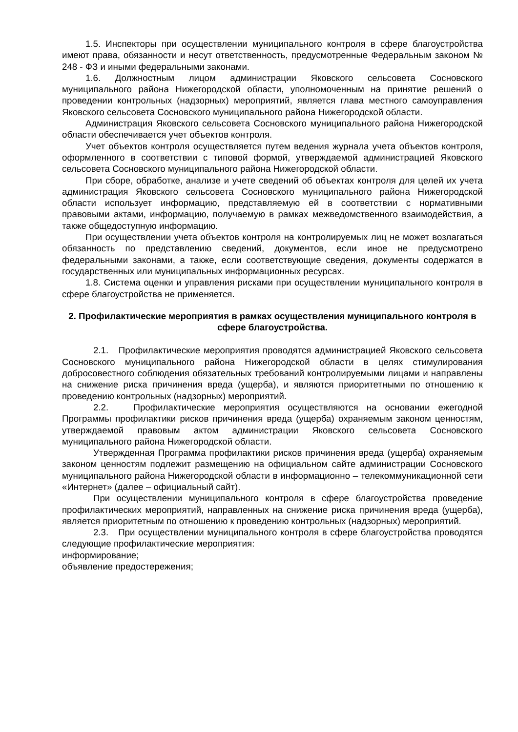1.5. Инспекторы при осуществлении муниципального контроля в сфере благоустройства имеют права, обязанности и несут ответственность, предусмотренные Федеральным законом № 248 - ФЗ и иными федеральными законами.
1.6. Должностным лицом администрации Яковского сельсовета Сосновского муниципального района Нижегородской области, уполномоченным на принятие решений о проведении контрольных (надзорных) мероприятий, является глава местного самоуправления Яковского сельсовета Сосновского муниципального района Нижегородской области.
Администрация Яковского сельсовета Сосновского муниципального района Нижегородской области обеспечивается учет объектов контроля.
Учет объектов контроля осуществляется путем ведения журнала учета объектов контроля, оформленного в соответствии с типовой формой, утверждаемой администрацией Яковского сельсовета Сосновского муниципального района Нижегородской области.
При сборе, обработке, анализе и учете сведений об объектах контроля для целей их учета администрация Яковского сельсовета Сосновского муниципального района Нижегородской области использует информацию, представляемую ей в соответствии с нормативными правовыми актами, информацию, получаемую в рамках межведомственного взаимодействия, а также общедоступную информацию.
При осуществлении учета объектов контроля на контролируемых лиц не может возлагаться обязанность по представлению сведений, документов, если иное не предусмотрено федеральными законами, а также, если соответствующие сведения, документы содержатся в государственных или муниципальных информационных ресурсах.
1.8. Система оценки и управления рисками при осуществлении муниципального контроля в сфере благоустройства не применяется.
2. Профилактические мероприятия в рамках осуществления муниципального контроля в сфере благоустройства.
2.1. Профилактические мероприятия проводятся администрацией Яковского сельсовета Сосновского муниципального района Нижегородской области в целях стимулирования добросовестного соблюдения обязательных требований контролируемыми лицами и направлены на снижение риска причинения вреда (ущерба), и являются приоритетными по отношению к проведению контрольных (надзорных) мероприятий.
2.2. Профилактические мероприятия осуществляются на основании ежегодной Программы профилактики рисков причинения вреда (ущерба) охраняемым законом ценностям, утверждаемой правовым актом администрации Яковского сельсовета Сосновского муниципального района Нижегородской области.
Утвержденная Программа профилактики рисков причинения вреда (ущерба) охраняемым законом ценностям подлежит размещению на официальном сайте администрации Сосновского муниципального района Нижегородской области в информационно – телекоммуникационной сети «Интернет» (далее – официальный сайт).
При осуществлении муниципального контроля в сфере благоустройства проведение профилактических мероприятий, направленных на снижение риска причинения вреда (ущерба), является приоритетным по отношению к проведению контрольных (надзорных) мероприятий.
2.3. При осуществлении муниципального контроля в сфере благоустройства проводятся следующие профилактические мероприятия:
информирование;
объявление предостережения;